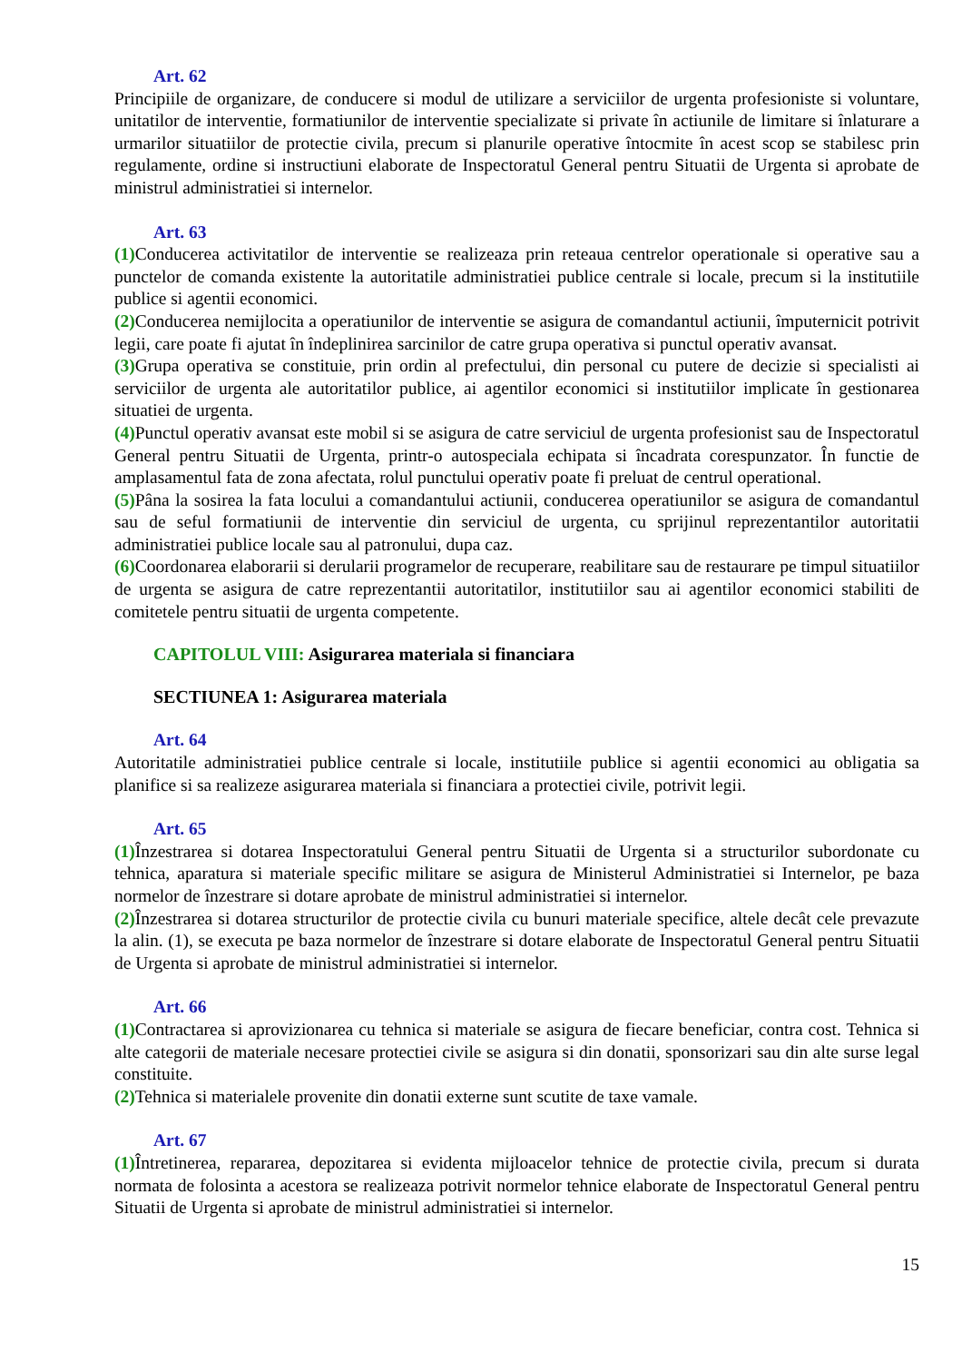Art. 62
Principiile de organizare, de conducere si modul de utilizare a serviciilor de urgenta profesioniste si voluntare, unitatilor de interventie, formatiunilor de interventie specializate si private în actiunile de limitare si înlaturare a urmarilor situatiilor de protectie civila, precum si planurile operative întocmite în acest scop se stabilesc prin regulamente, ordine si instructiuni elaborate de Inspectoratul General pentru Situatii de Urgenta si aprobate de ministrul administratiei si internelor.
Art. 63
(1) Conducerea activitatilor de interventie se realizeaza prin reteaua centrelor operationale si operative sau a punctelor de comanda existente la autoritatile administratiei publice centrale si locale, precum si la institutiile publice si agentii economici.
(2) Conducerea nemijlocita a operatiunilor de interventie se asigura de comandantul actiunii, împuternicit potrivit legii, care poate fi ajutat în îndeplinirea sarcinilor de catre grupa operativa si punctul operativ avansat.
(3) Grupa operativa se constituie, prin ordin al prefectului, din personal cu putere de decizie si specialisti ai serviciilor de urgenta ale autoritatilor publice, ai agentilor economici si institutiilor implicate în gestionarea situatiei de urgenta.
(4) Punctul operativ avansat este mobil si se asigura de catre serviciul de urgenta profesionist sau de Inspectoratul General pentru Situatii de Urgenta, printr-o autospeciala echipata si încadrata corespunzator. În functie de amplasamentul fata de zona afectata, rolul punctului operativ poate fi preluat de centrul operational.
(5) Pâna la sosirea la fata locului a comandantului actiunii, conducerea operatiunilor se asigura de comandantul sau de seful formatiunii de interventie din serviciul de urgenta, cu sprijinul reprezentantilor autoritatii administratiei publice locale sau al patronului, dupa caz.
(6) Coordonarea elaborarii si derularii programelor de recuperare, reabilitare sau de restaurare pe timpul situatiilor de urgenta se asigura de catre reprezentantii autoritatilor, institutiilor sau ai agentilor economici stabiliti de comitetele pentru situatii de urgenta competente.
CAPITOLUL VIII: Asigurarea materiala si financiara
SECTIUNEA 1: Asigurarea materiala
Art. 64
Autoritatile administratiei publice centrale si locale, institutiile publice si agentii economici au obligatia sa planifice si sa realizeze asigurarea materiala si financiara a protectiei civile, potrivit legii.
Art. 65
(1) Înzestrarea si dotarea Inspectoratului General pentru Situatii de Urgenta si a structurilor subordonate cu tehnica, aparatura si materiale specific militare se asigura de Ministerul Administratiei si Internelor, pe baza normelor de înzestrare si dotare aprobate de ministrul administratiei si internelor.
(2) Înzestrarea si dotarea structurilor de protectie civila cu bunuri materiale specifice, altele decât cele prevazute la alin. (1), se executa pe baza normelor de înzestrare si dotare elaborate de Inspectoratul General pentru Situatii de Urgenta si aprobate de ministrul administratiei si internelor.
Art. 66
(1) Contractarea si aprovizionarea cu tehnica si materiale se asigura de fiecare beneficiar, contra cost. Tehnica si alte categorii de materiale necesare protectiei civile se asigura si din donatii, sponsorizari sau din alte surse legal constituite.
(2) Tehnica si materialele provenite din donatii externe sunt scutite de taxe vamale.
Art. 67
(1) Întretinerea, repararea, depozitarea si evidenta mijloacelor tehnice de protectie civila, precum si durata normata de folosinta a acestora se realizeaza potrivit normelor tehnice elaborate de Inspectoratul General pentru Situatii de Urgenta si aprobate de ministrul administratiei si internelor.
15